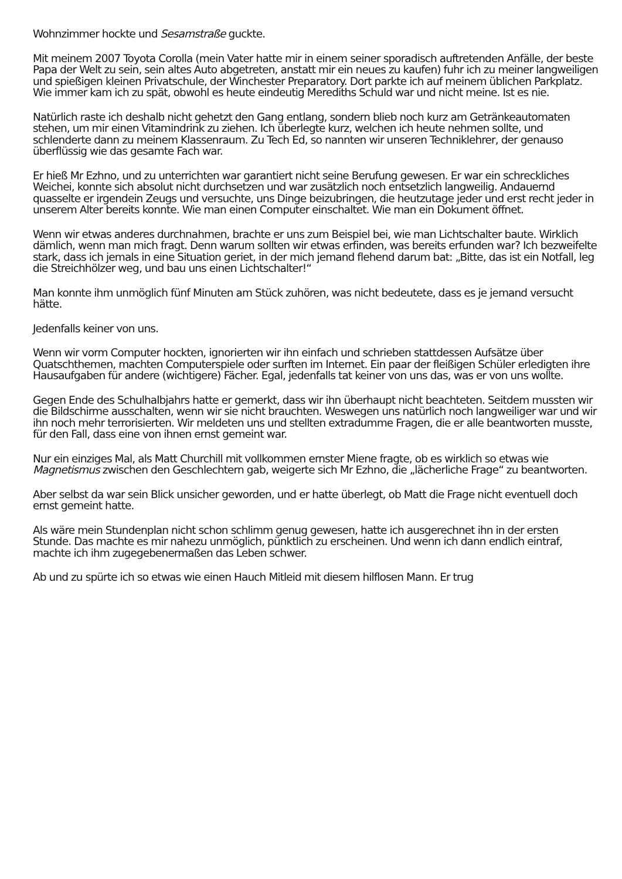Wohnzimmer hockte und Sesamstraße guckte.
Mit meinem 2007 Toyota Corolla (mein Vater hatte mir in einem seiner sporadisch auftretenden Anfälle, der beste Papa der Welt zu sein, sein altes Auto abgetreten, anstatt mir ein neues zu kaufen) fuhr ich zu meiner langweiligen und spießigen kleinen Privatschule, der Winchester Preparatory. Dort parkte ich auf meinem üblichen Parkplatz. Wie immer kam ich zu spät, obwohl es heute eindeutig Merediths Schuld war und nicht meine. Ist es nie.
Natürlich raste ich deshalb nicht gehetzt den Gang entlang, sondern blieb noch kurz am Getränkeautomaten stehen, um mir einen Vitamindrink zu ziehen. Ich überlegte kurz, welchen ich heute nehmen sollte, und schlenderte dann zu meinem Klassenraum. Zu Tech Ed, so nannten wir unseren Techniklehrer, der genauso überflüssig wie das gesamte Fach war.
Er hieß Mr Ezhno, und zu unterrichten war garantiert nicht seine Berufung gewesen. Er war ein schreckliches Weichei, konnte sich absolut nicht durchsetzen und war zusätzlich noch entsetzlich langweilig. Andauernd quasselte er irgendein Zeugs und versuchte, uns Dinge beizubringen, die heutzutage jeder und erst recht jeder in unserem Alter bereits konnte. Wie man einen Computer einschaltet. Wie man ein Dokument öffnet.
Wenn wir etwas anderes durchnahmen, brachte er uns zum Beispiel bei, wie man Lichtschalter baute. Wirklich dämlich, wenn man mich fragt. Denn warum sollten wir etwas erfinden, was bereits erfunden war? Ich bezweifelte stark, dass ich jemals in eine Situation geriet, in der mich jemand flehend darum bat: „Bitte, das ist ein Notfall, leg die Streichhölzer weg, und bau uns einen Lichtschalter!“
Man konnte ihm unmöglich fünf Minuten am Stück zuhören, was nicht bedeutete, dass es je jemand versucht hätte.
Jedenfalls keiner von uns.
Wenn wir vorm Computer hockten, ignorierten wir ihn einfach und schrieben stattdessen Aufsätze über Quatschthemen, machten Computerspiele oder surften im Internet. Ein paar der fleißigen Schüler erledigten ihre Hausaufgaben für andere (wichtigere) Fächer. Egal, jedenfalls tat keiner von uns das, was er von uns wollte.
Gegen Ende des Schulhalbjahrs hatte er gemerkt, dass wir ihn überhaupt nicht beachteten. Seitdem mussten wir die Bildschirme ausschalten, wenn wir sie nicht brauchten. Weswegen uns natürlich noch langweiliger war und wir ihn noch mehr terrorisierten. Wir meldeten uns und stellten extradumme Fragen, die er alle beantworten musste, für den Fall, dass eine von ihnen ernst gemeint war.
Nur ein einziges Mal, als Matt Churchill mit vollkommen ernster Miene fragte, ob es wirklich so etwas wie Magnetismus zwischen den Geschlechtern gab, weigerte sich Mr Ezhno, die „lächerliche Frage“ zu beantworten.
Aber selbst da war sein Blick unsicher geworden, und er hatte überlegt, ob Matt die Frage nicht eventuell doch ernst gemeint hatte.
Als wäre mein Stundenplan nicht schon schlimm genug gewesen, hatte ich ausgerechnet ihn in der ersten Stunde. Das machte es mir nahezu unmöglich, pünktlich zu erscheinen. Und wenn ich dann endlich eintraf, machte ich ihm zugegebenermaßen das Leben schwer.
Ab und zu spürte ich so etwas wie einen Hauch Mitleid mit diesem hilflosen Mann. Er trug